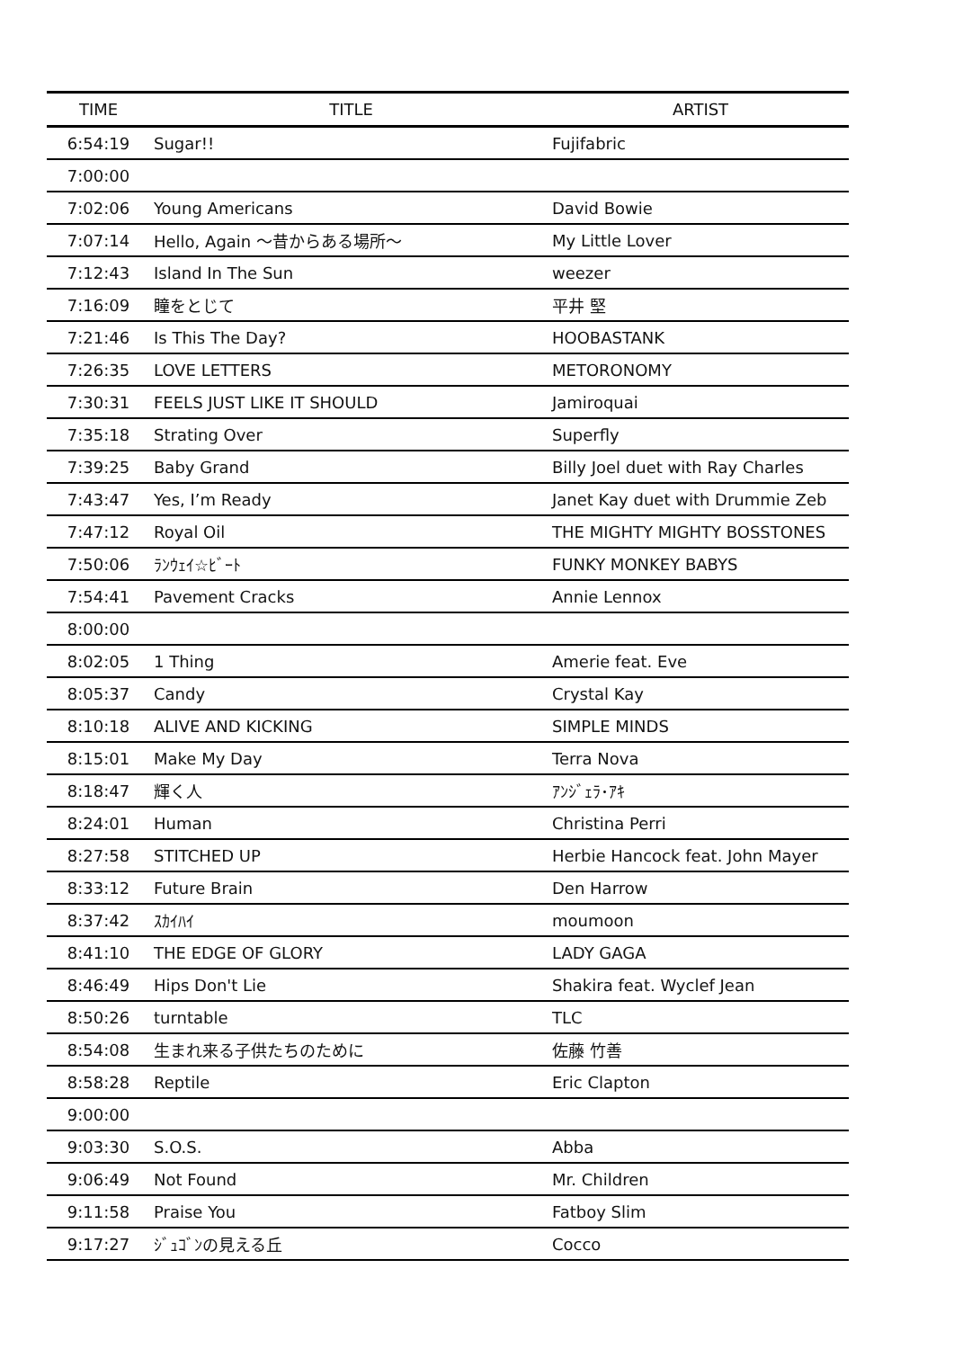| TIME | TITLE | ARTIST |
| --- | --- | --- |
| 6:54:19 | Sugar!! | Fujifabric |
| 7:00:00 | | |
| 7:02:06 | Young Americans | David Bowie |
| 7:07:14 | Hello, Again ～昔からある場所～ | My Little Lover |
| 7:12:43 | Island In The Sun | weezer |
| 7:16:09 | 瞳をとじて | 平井 堅 |
| 7:21:46 | Is This The Day? | HOOBASTANK |
| 7:26:35 | LOVE LETTERS | METORONOMY |
| 7:30:31 | FEELS JUST LIKE IT SHOULD | Jamiroquai |
| 7:35:18 | Strating Over | Superfly |
| 7:39:25 | Baby Grand | Billy Joel duet with Ray Charles |
| 7:43:47 | Yes, I’m Ready | Janet Kay duet with Drummie Zeb |
| 7:47:12 | Royal Oil | THE MIGHTY MIGHTY BOSSTONES |
| 7:50:06 | ﾗﾝｳｪｲ☆ﾋﾞｰﾄ | FUNKY MONKEY BABYS |
| 7:54:41 | Pavement Cracks | Annie Lennox |
| 8:00:00 | | |
| 8:02:05 | 1 Thing | Amerie feat. Eve |
| 8:05:37 | Candy | Crystal Kay |
| 8:10:18 | ALIVE AND KICKING | SIMPLE MINDS |
| 8:15:01 | Make My Day | Terra Nova |
| 8:18:47 | 輝く人 | ｱﾝｼﾞｪﾗ･ｱｷ |
| 8:24:01 | Human | Christina Perri |
| 8:27:58 | STITCHED UP | Herbie Hancock feat. John Mayer |
| 8:33:12 | Future Brain | Den Harrow |
| 8:37:42 | ｽｶｲﾊｲ | moumoon |
| 8:41:10 | THE EDGE OF GLORY | LADY GAGA |
| 8:46:49 | Hips Don't Lie | Shakira feat. Wyclef Jean |
| 8:50:26 | turntable | TLC |
| 8:54:08 | 生まれ来る子供たちのために | 佐藤 竹善 |
| 8:58:28 | Reptile | Eric Clapton |
| 9:00:00 | | |
| 9:03:30 | S.O.S. | Abba |
| 9:06:49 | Not Found | Mr. Children |
| 9:11:58 | Praise You | Fatboy Slim |
| 9:17:27 | ｼﾞｭｺﾞﾝの見える丘 | Cocco |